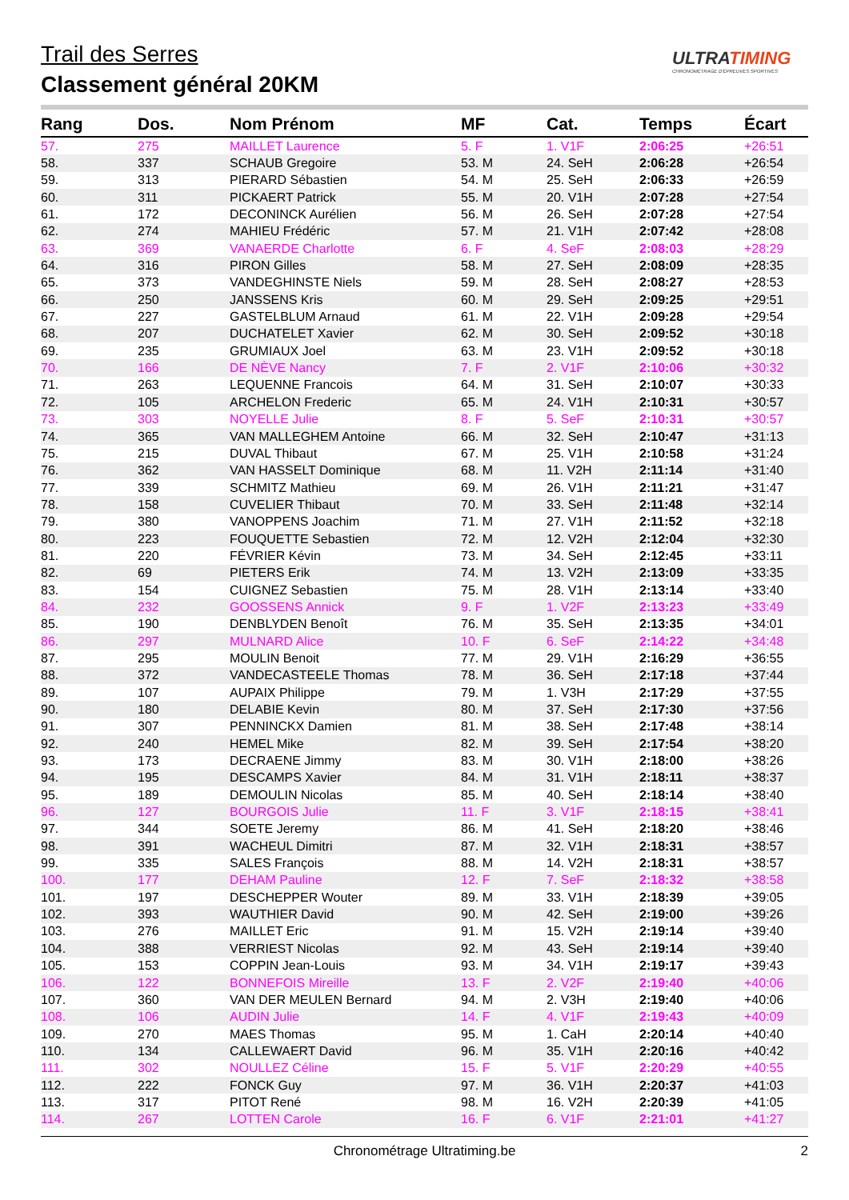Trail des Serres
Classement général 20KM
ULTRATIMING
CHRONOMÉTRAGE D'ÉPREUVES SPORTIVES
| Rang | Dos. | Nom Prénom | MF | Cat. | Temps | Écart |
| --- | --- | --- | --- | --- | --- | --- |
| 57. | 275 | MAILLET Laurence | 5. F | 1. V1F | 2:06:25 | +26:51 |
| 58. | 337 | SCHAUB Gregoire | 53. M | 24. SeH | 2:06:28 | +26:54 |
| 59. | 313 | PIERARD Sébastien | 54. M | 25. SeH | 2:06:33 | +26:59 |
| 60. | 311 | PICKAERT Patrick | 55. M | 20. V1H | 2:07:28 | +27:54 |
| 61. | 172 | DECONINCK Aurélien | 56. M | 26. SeH | 2:07:28 | +27:54 |
| 62. | 274 | MAHIEU Frédéric | 57. M | 21. V1H | 2:07:42 | +28:08 |
| 63. | 369 | VANAERDE Charlotte | 6. F | 4. SeF | 2:08:03 | +28:29 |
| 64. | 316 | PIRON Gilles | 58. M | 27. SeH | 2:08:09 | +28:35 |
| 65. | 373 | VANDEGHINSTE Niels | 59. M | 28. SeH | 2:08:27 | +28:53 |
| 66. | 250 | JANSSENS Kris | 60. M | 29. SeH | 2:09:25 | +29:51 |
| 67. | 227 | GASTELBLUM Arnaud | 61. M | 22. V1H | 2:09:28 | +29:54 |
| 68. | 207 | DUCHATELET Xavier | 62. M | 30. SeH | 2:09:52 | +30:18 |
| 69. | 235 | GRUMIAUX Joel | 63. M | 23. V1H | 2:09:52 | +30:18 |
| 70. | 166 | DE NÈVE Nancy | 7. F | 2. V1F | 2:10:06 | +30:32 |
| 71. | 263 | LEQUENNE Francois | 64. M | 31. SeH | 2:10:07 | +30:33 |
| 72. | 105 | ARCHELON Frederic | 65. M | 24. V1H | 2:10:31 | +30:57 |
| 73. | 303 | NOYELLE Julie | 8. F | 5. SeF | 2:10:31 | +30:57 |
| 74. | 365 | VAN MALLEGHEM Antoine | 66. M | 32. SeH | 2:10:47 | +31:13 |
| 75. | 215 | DUVAL Thibaut | 67. M | 25. V1H | 2:10:58 | +31:24 |
| 76. | 362 | VAN HASSELT Dominique | 68. M | 11. V2H | 2:11:14 | +31:40 |
| 77. | 339 | SCHMITZ Mathieu | 69. M | 26. V1H | 2:11:21 | +31:47 |
| 78. | 158 | CUVELIER Thibaut | 70. M | 33. SeH | 2:11:48 | +32:14 |
| 79. | 380 | VANOPPENS Joachim | 71. M | 27. V1H | 2:11:52 | +32:18 |
| 80. | 223 | FOUQUETTE Sebastien | 72. M | 12. V2H | 2:12:04 | +32:30 |
| 81. | 220 | FÉVRIER Kévin | 73. M | 34. SeH | 2:12:45 | +33:11 |
| 82. | 69 | PIETERS Erik | 74. M | 13. V2H | 2:13:09 | +33:35 |
| 83. | 154 | CUIGNEZ Sebastien | 75. M | 28. V1H | 2:13:14 | +33:40 |
| 84. | 232 | GOOSSENS Annick | 9. F | 1. V2F | 2:13:23 | +33:49 |
| 85. | 190 | DENBLYDEN Benoît | 76. M | 35. SeH | 2:13:35 | +34:01 |
| 86. | 297 | MULNARD Alice | 10. F | 6. SeF | 2:14:22 | +34:48 |
| 87. | 295 | MOULIN Benoit | 77. M | 29. V1H | 2:16:29 | +36:55 |
| 88. | 372 | VANDECASTEELE Thomas | 78. M | 36. SeH | 2:17:18 | +37:44 |
| 89. | 107 | AUPAIX Philippe | 79. M | 1. V3H | 2:17:29 | +37:55 |
| 90. | 180 | DELABIE Kevin | 80. M | 37. SeH | 2:17:30 | +37:56 |
| 91. | 307 | PENNINCKX Damien | 81. M | 38. SeH | 2:17:48 | +38:14 |
| 92. | 240 | HEMEL Mike | 82. M | 39. SeH | 2:17:54 | +38:20 |
| 93. | 173 | DECRAENE Jimmy | 83. M | 30. V1H | 2:18:00 | +38:26 |
| 94. | 195 | DESCAMPS Xavier | 84. M | 31. V1H | 2:18:11 | +38:37 |
| 95. | 189 | DEMOULIN Nicolas | 85. M | 40. SeH | 2:18:14 | +38:40 |
| 96. | 127 | BOURGOIS Julie | 11. F | 3. V1F | 2:18:15 | +38:41 |
| 97. | 344 | SOETE Jeremy | 86. M | 41. SeH | 2:18:20 | +38:46 |
| 98. | 391 | WACHEUL Dimitri | 87. M | 32. V1H | 2:18:31 | +38:57 |
| 99. | 335 | SALES François | 88. M | 14. V2H | 2:18:31 | +38:57 |
| 100. | 177 | DEHAM Pauline | 12. F | 7. SeF | 2:18:32 | +38:58 |
| 101. | 197 | DESCHEPPER Wouter | 89. M | 33. V1H | 2:18:39 | +39:05 |
| 102. | 393 | WAUTHIER David | 90. M | 42. SeH | 2:19:00 | +39:26 |
| 103. | 276 | MAILLET Eric | 91. M | 15. V2H | 2:19:14 | +39:40 |
| 104. | 388 | VERRIEST Nicolas | 92. M | 43. SeH | 2:19:14 | +39:40 |
| 105. | 153 | COPPIN Jean-Louis | 93. M | 34. V1H | 2:19:17 | +39:43 |
| 106. | 122 | BONNEFOIS Mireille | 13. F | 2. V2F | 2:19:40 | +40:06 |
| 107. | 360 | VAN DER MEULEN Bernard | 94. M | 2. V3H | 2:19:40 | +40:06 |
| 108. | 106 | AUDIN Julie | 14. F | 4. V1F | 2:19:43 | +40:09 |
| 109. | 270 | MAES Thomas | 95. M | 1. CaH | 2:20:14 | +40:40 |
| 110. | 134 | CALLEWAERT David | 96. M | 35. V1H | 2:20:16 | +40:42 |
| 111. | 302 | NOULLEZ Céline | 15. F | 5. V1F | 2:20:29 | +40:55 |
| 112. | 222 | FONCK Guy | 97. M | 36. V1H | 2:20:37 | +41:03 |
| 113. | 317 | PITOT René | 98. M | 16. V2H | 2:20:39 | +41:05 |
| 114. | 267 | LOTTEN Carole | 16. F | 6. V1F | 2:21:01 | +41:27 |
Chronométrage Ultratiming.be 2